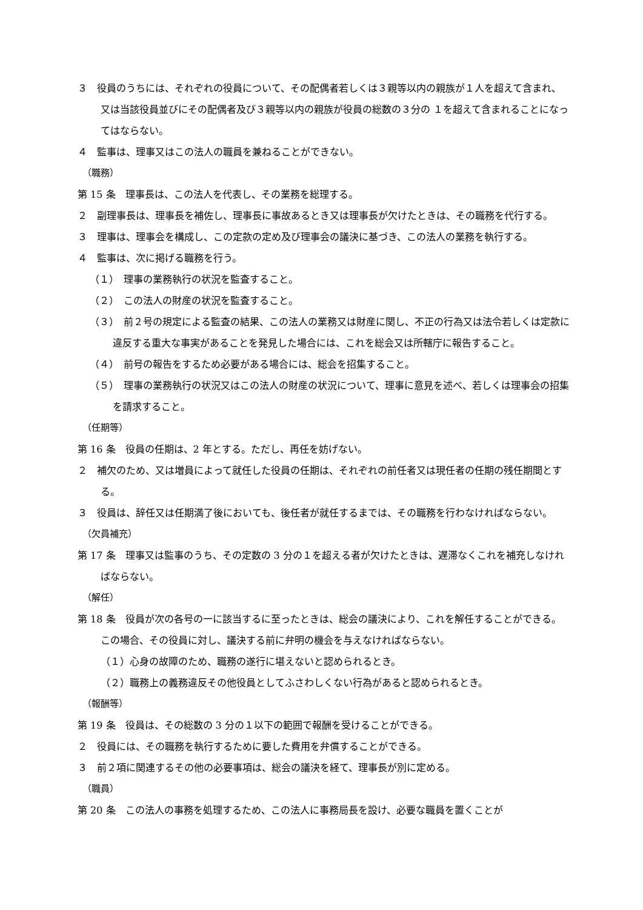３　役員のうちには、それぞれの役員について、その配偶者若しくは３親等以内の親族が１人を超えて含まれ、又は当該役員並びにその配偶者及び３親等以内の親族が役員の総数の３分の １を超えて含まれることになってはならない。
４　監事は、理事又はこの法人の職員を兼ねることができない。
（職務）
第 15 条　理事長は、この法人を代表し、その業務を総理する。
２　副理事長は、理事長を補佐し、理事長に事故あるとき又は理事長が欠けたときは、その職務を代行する。
３　理事は、理事会を構成し、この定款の定め及び理事会の議決に基づき、この法人の業務を執行する。
４　監事は、次に掲げる職務を行う。
（１）　理事の業務執行の状況を監査すること。
（２）　この法人の財産の状況を監査すること。
（３）　前２号の規定による監査の結果、この法人の業務又は財産に関し、不正の行為又は法令若しくは定款に違反する重大な事実があることを発見した場合には、これを総会又は所轄庁に報告すること。
（４）　前号の報告をするため必要がある場合には、総会を招集すること。
（５）　理事の業務執行の状況又はこの法人の財産の状況について、理事に意見を述べ、若しくは理事会の招集を請求すること。
（任期等）
第 16 条　役員の任期は、2 年とする。ただし、再任を妨げない。
２　補欠のため、又は増員によって就任した役員の任期は、それぞれの前任者又は現任者の任期の残任期間とする。
３　役員は、辞任又は任期満了後においても、後任者が就任するまでは、その職務を行わなければならない。
（欠員補充）
第 17 条　理事又は監事のうち、その定数の 3 分の１を超える者が欠けたときは、遅滞なくこれを補充しなければならない。
（解任）
第 18 条　役員が次の各号の一に該当するに至ったときは、総会の議決により、これを解任することができる。この場合、その役員に対し、議決する前に弁明の機会を与えなければならない。
（１）心身の故障のため、職務の遂行に堪えないと認められるとき。
（２）職務上の義務違反その他役員としてふさわしくない行為があると認められるとき。
（報酬等）
第 19 条　役員は、その総数の 3 分の１以下の範囲で報酬を受けることができる。
２　役員には、その職務を執行するために要した費用を弁償することができる。
３　前２項に関連するその他の必要事項は、総会の議決を経て、理事長が別に定める。
（職員）
第 20 条　この法人の事務を処理するため、この法人に事務局長を設け、必要な職員を置くことが